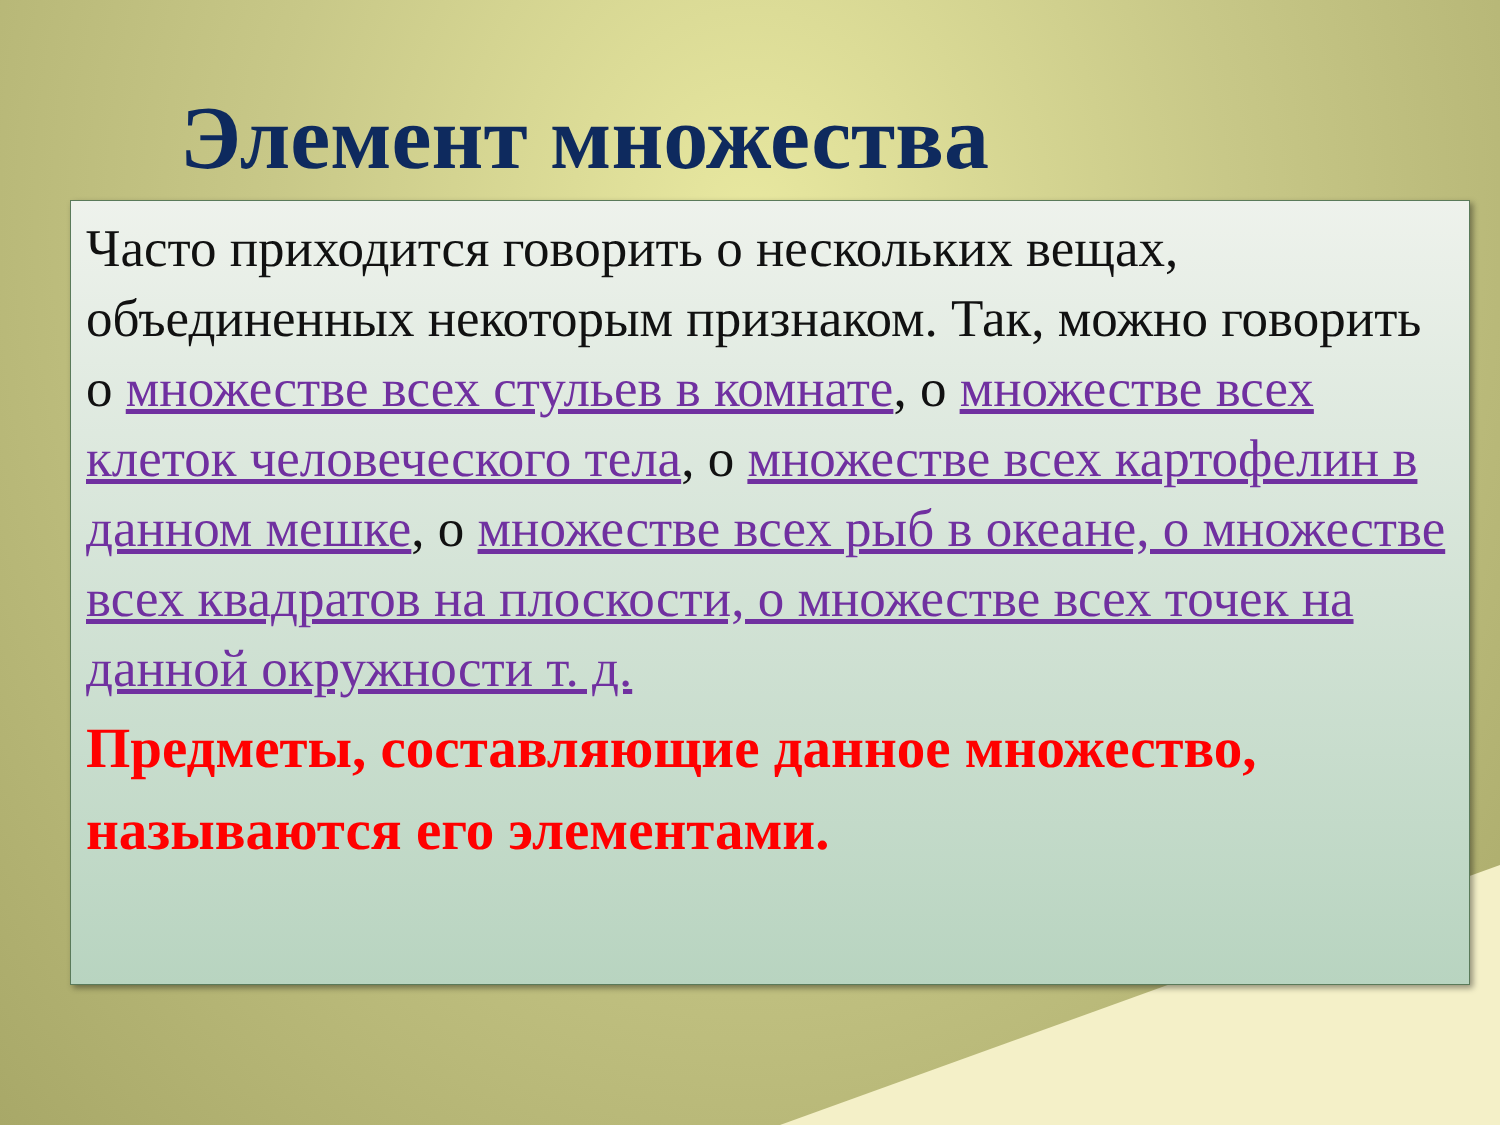Элемент множества
Часто приходится говорить о нескольких вещах, объединенных некоторым признаком. Так, можно говорить о множестве всех стульев в комнате, о множестве всех клеток человеческого тела, о множестве всех картофелин в данном мешке, о множестве всех рыб в океане, о множестве всех квадратов на плоскости, о множестве всех точек на данной окружности т. д.
Предметы, составляющие данное множество, называются его элементами.